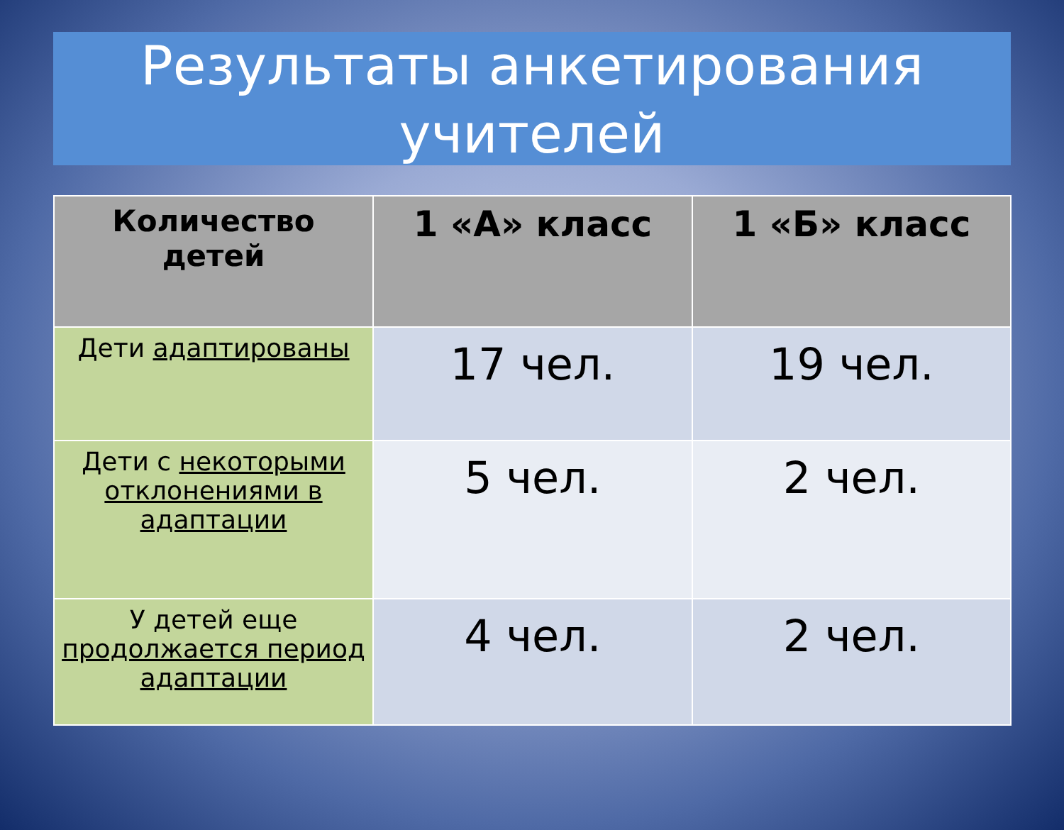Результаты анкетирования
учителей
| Количество детей | 1 «А» класс | 1 «Б» класс |
| --- | --- | --- |
| Дети адаптированы | 17 чел. | 19 чел. |
| Дети с некоторыми отклонениями в адаптации | 5 чел. | 2 чел. |
| У детей еще продолжается период адаптации | 4 чел. | 2 чел. |